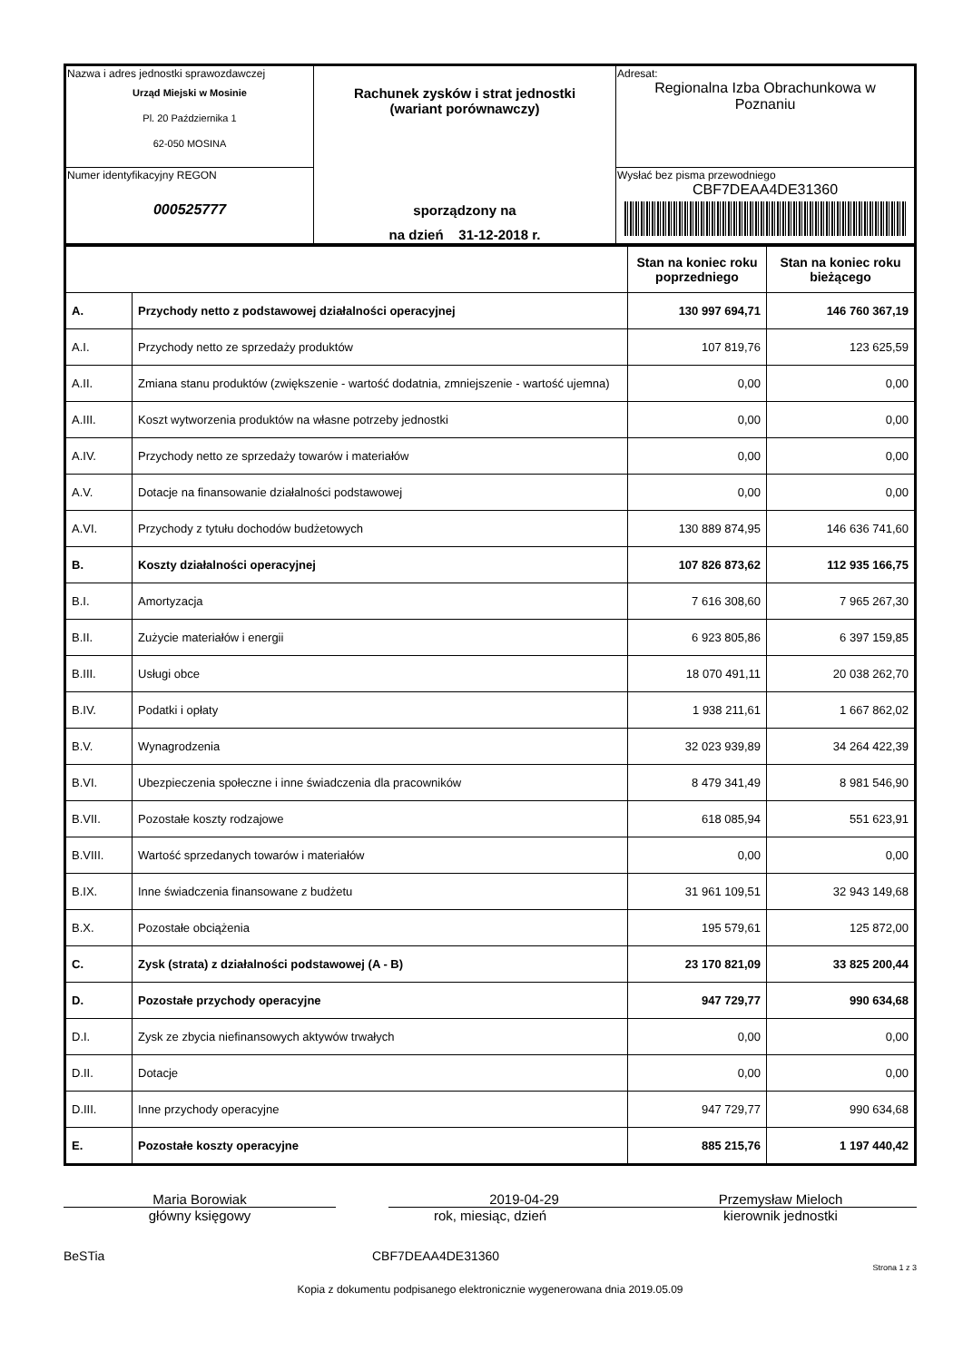| Nazwa i adres jednostki sprawozdawczej Urząd Miejski w Mosinie Pl. 20 Października 1 62-050 MOSINA | Rachunek zysków i strat jednostki (wariant porównawczy) sporządzony na na dzień 31-12-2018 r. | Adresat: Regionalna Izba Obrachunkowa w Poznaniu |
| Numer identyfikacyjny REGON 000525777 | | Wysłać bez pisma przewodniego CBF7DEAA4DE31360 |
| | | Stan na koniec roku poprzedniego | Stan na koniec roku bieżącego |
| A. | Przychody netto z podstawowej działalności operacyjnej | 130 997 694,71 | 146 760 367,19 |
| A.I. | Przychody netto ze sprzedaży produktów | 107 819,76 | 123 625,59 |
| A.II. | Zmiana stanu produktów (zwiększenie - wartość dodatnia, zmniejszenie - wartość ujemna) | 0,00 | 0,00 |
| A.III. | Koszt wytworzenia produktów na własne potrzeby jednostki | 0,00 | 0,00 |
| A.IV. | Przychody netto ze sprzedaży towarów i materiałów | 0,00 | 0,00 |
| A.V. | Dotacje na finansowanie działalności podstawowej | 0,00 | 0,00 |
| A.VI. | Przychody z tytułu dochodów budżetowych | 130 889 874,95 | 146 636 741,60 |
| B. | Koszty działalności operacyjnej | 107 826 873,62 | 112 935 166,75 |
| B.I. | Amortyzacja | 7 616 308,60 | 7 965 267,30 |
| B.II. | Zużycie materiałów i energii | 6 923 805,86 | 6 397 159,85 |
| B.III. | Usługi obce | 18 070 491,11 | 20 038 262,70 |
| B.IV. | Podatki i opłaty | 1 938 211,61 | 1 667 862,02 |
| B.V. | Wynagrodzenia | 32 023 939,89 | 34 264 422,39 |
| B.VI. | Ubezpieczenia społeczne i inne świadczenia dla pracowników | 8 479 341,49 | 8 981 546,90 |
| B.VII. | Pozostałe koszty rodzajowe | 618 085,94 | 551 623,91 |
| B.VIII. | Wartość sprzedanych towarów i materiałów | 0,00 | 0,00 |
| B.IX. | Inne świadczenia finansowane z budżetu | 31 961 109,51 | 32 943 149,68 |
| B.X. | Pozostałe obciążenia | 195 579,61 | 125 872,00 |
| C. | Zysk (strata) z działalności podstawowej (A - B) | 23 170 821,09 | 33 825 200,44 |
| D. | Pozostałe przychody operacyjne | 947 729,77 | 990 634,68 |
| D.I. | Zysk ze zbycia niefinansowych aktywów trwałych | 0,00 | 0,00 |
| D.II. | Dotacje | 0,00 | 0,00 |
| D.III. | Inne przychody operacyjne | 947 729,77 | 990 634,68 |
| E. | Pozostałe koszty operacyjne | 885 215,76 | 1 197 440,42 |
Maria Borowiak
główny księgowy
2019-04-29
rok, miesiąc, dzień
Przemysław Mieloch
kierownik jednostki
BeSTia CBF7DEAA4DE31360
Strona 1 z 3
Kopia z dokumentu podpisanego elektronicznie wygenerowana dnia 2019.05.09